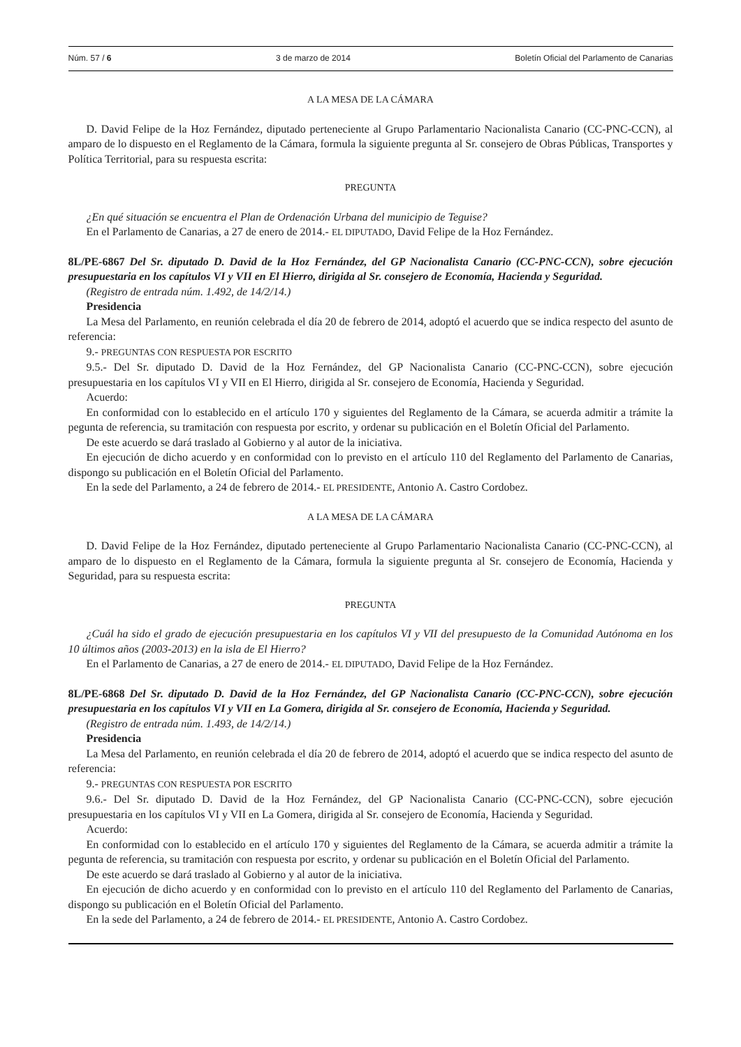Núm. 57 / 6 3 de marzo de 2014 Boletín Oficial del Parlamento de Canarias
A LA MESA DE LA CÁMARA
D. David Felipe de la Hoz Fernández, diputado perteneciente al Grupo Parlamentario Nacionalista Canario (CC-PNC-CCN), al amparo de lo dispuesto en el Reglamento de la Cámara, formula la siguiente pregunta al Sr. consejero de Obras Públicas, Transportes y Política Territorial, para su respuesta escrita:
PREGUNTA
¿En qué situación se encuentra el Plan de Ordenación Urbana del municipio de Teguise?
En el Parlamento de Canarias, a 27 de enero de 2014.- EL DIPUTADO, David Felipe de la Hoz Fernández.
8L/PE-6867 Del Sr. diputado D. David de la Hoz Fernández, del GP Nacionalista Canario (CC-PNC-CCN), sobre ejecución presupuestaria en los capítulos VI y VII en El Hierro, dirigida al Sr. consejero de Economía, Hacienda y Seguridad.
(Registro de entrada núm. 1.492, de 14/2/14.)
Presidencia
La Mesa del Parlamento, en reunión celebrada el día 20 de febrero de 2014, adoptó el acuerdo que se indica respecto del asunto de referencia:
9.- PREGUNTAS CON RESPUESTA POR ESCRITO
9.5.- Del Sr. diputado D. David de la Hoz Fernández, del GP Nacionalista Canario (CC-PNC-CCN), sobre ejecución presupuestaria en los capítulos VI y VII en El Hierro, dirigida al Sr. consejero de Economía, Hacienda y Seguridad.
Acuerdo:
En conformidad con lo establecido en el artículo 170 y siguientes del Reglamento de la Cámara, se acuerda admitir a trámite la pegunta de referencia, su tramitación con respuesta por escrito, y ordenar su publicación en el Boletín Oficial del Parlamento.
De este acuerdo se dará traslado al Gobierno y al autor de la iniciativa.
En ejecución de dicho acuerdo y en conformidad con lo previsto en el artículo 110 del Reglamento del Parlamento de Canarias, dispongo su publicación en el Boletín Oficial del Parlamento.
En la sede del Parlamento, a 24 de febrero de 2014.- EL PRESIDENTE, Antonio A. Castro Cordobez.
A LA MESA DE LA CÁMARA
D. David Felipe de la Hoz Fernández, diputado perteneciente al Grupo Parlamentario Nacionalista Canario (CC-PNC-CCN), al amparo de lo dispuesto en el Reglamento de la Cámara, formula la siguiente pregunta al Sr. consejero de Economía, Hacienda y Seguridad, para su respuesta escrita:
PREGUNTA
¿Cuál ha sido el grado de ejecución presupuestaria en los capítulos VI y VII del presupuesto de la Comunidad Autónoma en los 10 últimos años (2003-2013) en la isla de El Hierro?
En el Parlamento de Canarias, a 27 de enero de 2014.- EL DIPUTADO, David Felipe de la Hoz Fernández.
8L/PE-6868 Del Sr. diputado D. David de la Hoz Fernández, del GP Nacionalista Canario (CC-PNC-CCN), sobre ejecución presupuestaria en los capítulos VI y VII en La Gomera, dirigida al Sr. consejero de Economía, Hacienda y Seguridad.
(Registro de entrada núm. 1.493, de 14/2/14.)
Presidencia
La Mesa del Parlamento, en reunión celebrada el día 20 de febrero de 2014, adoptó el acuerdo que se indica respecto del asunto de referencia:
9.- PREGUNTAS CON RESPUESTA POR ESCRITO
9.6.- Del Sr. diputado D. David de la Hoz Fernández, del GP Nacionalista Canario (CC-PNC-CCN), sobre ejecución presupuestaria en los capítulos VI y VII en La Gomera, dirigida al Sr. consejero de Economía, Hacienda y Seguridad.
Acuerdo:
En conformidad con lo establecido en el artículo 170 y siguientes del Reglamento de la Cámara, se acuerda admitir a trámite la pegunta de referencia, su tramitación con respuesta por escrito, y ordenar su publicación en el Boletín Oficial del Parlamento.
De este acuerdo se dará traslado al Gobierno y al autor de la iniciativa.
En ejecución de dicho acuerdo y en conformidad con lo previsto en el artículo 110 del Reglamento del Parlamento de Canarias, dispongo su publicación en el Boletín Oficial del Parlamento.
En la sede del Parlamento, a 24 de febrero de 2014.- EL PRESIDENTE, Antonio A. Castro Cordobez.